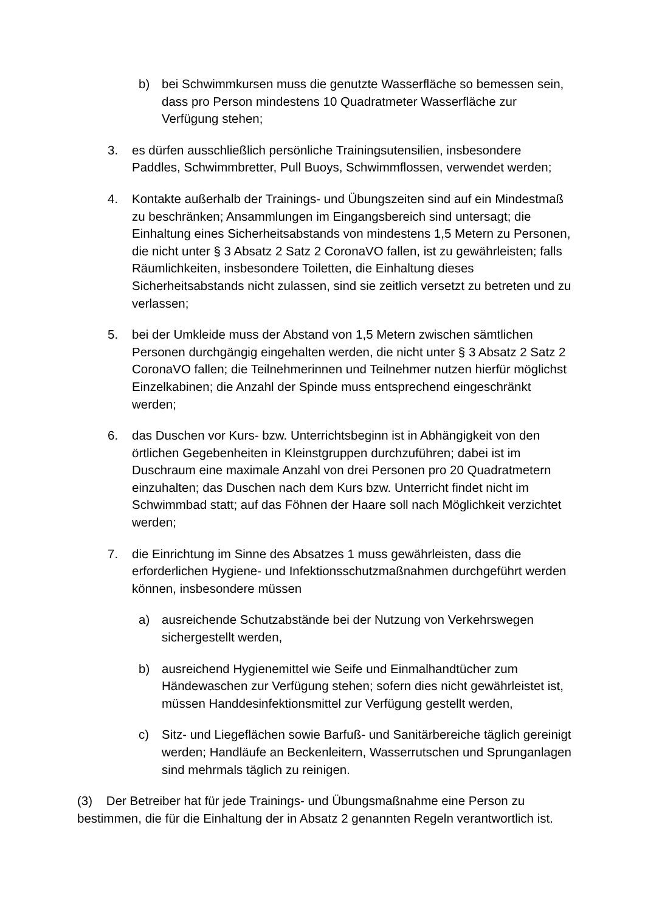b) bei Schwimmkursen muss die genutzte Wasserfläche so bemessen sein, dass pro Person mindestens 10 Quadratmeter Wasserfläche zur Verfügung stehen;
3. es dürfen ausschließlich persönliche Trainingsutensilien, insbesondere Paddles, Schwimmbretter, Pull Buoys, Schwimmflossen, verwendet werden;
4. Kontakte außerhalb der Trainings- und Übungszeiten sind auf ein Mindestmaß zu beschränken; Ansammlungen im Eingangsbereich sind untersagt; die Einhaltung eines Sicherheitsabstands von mindestens 1,5 Metern zu Personen, die nicht unter § 3 Absatz 2 Satz 2 CoronaVO fallen, ist zu gewährleisten; falls Räumlichkeiten, insbesondere Toiletten, die Einhaltung dieses Sicherheitsabstands nicht zulassen, sind sie zeitlich versetzt zu betreten und zu verlassen;
5. bei der Umkleide muss der Abstand von 1,5 Metern zwischen sämtlichen Personen durchgängig eingehalten werden, die nicht unter § 3 Absatz 2 Satz 2 CoronaVO fallen; die Teilnehmerinnen und Teilnehmer nutzen hierfür möglichst Einzelkabinen; die Anzahl der Spinde muss entsprechend eingeschränkt werden;
6. das Duschen vor Kurs- bzw. Unterrichtsbeginn ist in Abhängigkeit von den örtlichen Gegebenheiten in Kleinstgruppen durchzuführen; dabei ist im Duschraum eine maximale Anzahl von drei Personen pro 20 Quadratmetern einzuhalten; das Duschen nach dem Kurs bzw. Unterricht findet nicht im Schwimmbad statt; auf das Föhnen der Haare soll nach Möglichkeit verzichtet werden;
7. die Einrichtung im Sinne des Absatzes 1 muss gewährleisten, dass die erforderlichen Hygiene- und Infektionsschutzmaßnahmen durchgeführt werden können, insbesondere müssen
a) ausreichende Schutzabstände bei der Nutzung von Verkehrswegen sichergestellt werden,
b) ausreichend Hygienemittel wie Seife und Einmalhandtücher zum Händewaschen zur Verfügung stehen; sofern dies nicht gewährleistet ist, müssen Handdesinfektionsmittel zur Verfügung gestellt werden,
c) Sitz- und Liegeflächen sowie Barfuß- und Sanitärbereiche täglich gereinigt werden; Handläufe an Beckenleitern, Wasserrutschen und Sprunganlagen sind mehrmals täglich zu reinigen.
(3) Der Betreiber hat für jede Trainings- und Übungsmaßnahme eine Person zu bestimmen, die für die Einhaltung der in Absatz 2 genannten Regeln verantwortlich ist.